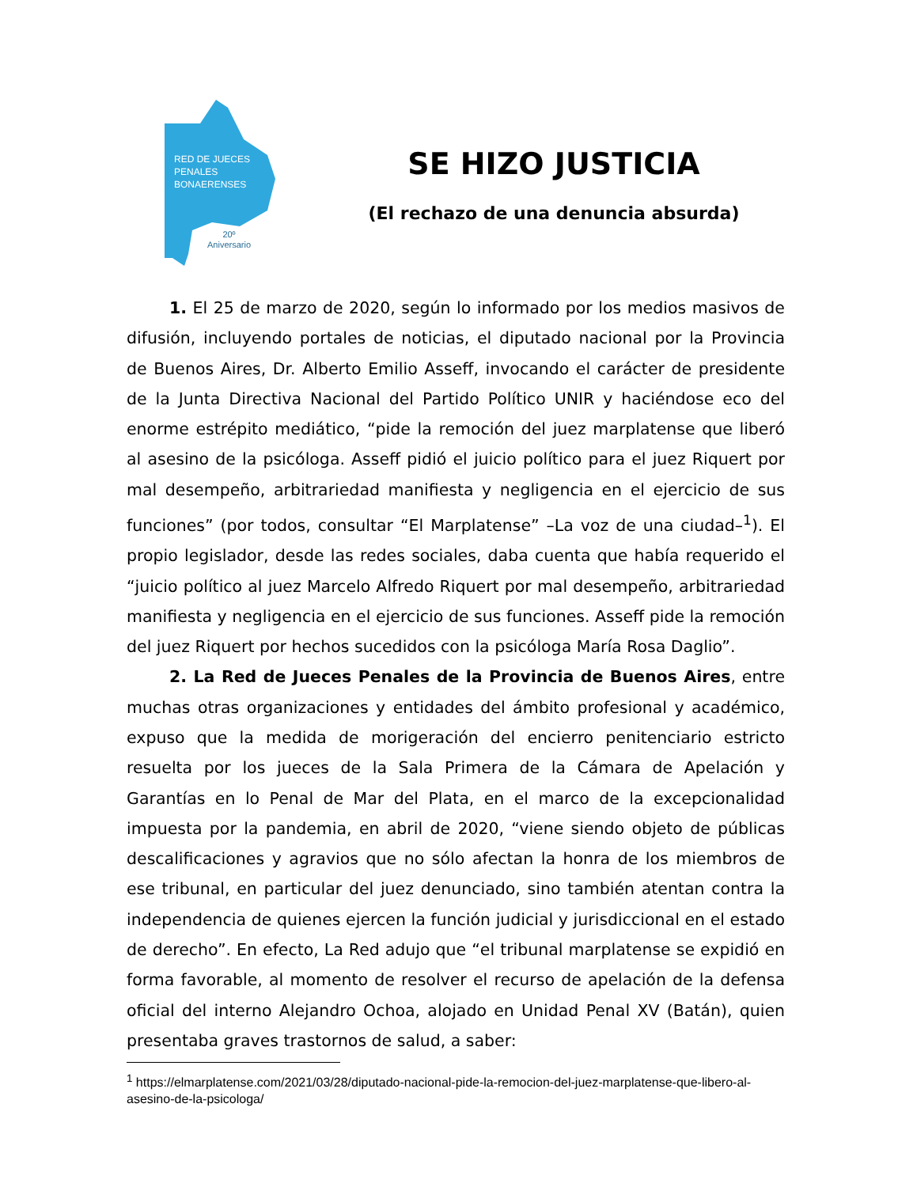RED DE JUECES
PENALES
BONAERENSES
20º
Aniversario
SE HIZO JUSTICIA
(El rechazo de una denuncia absurda)
1. El 25 de marzo de 2020, según lo informado por los medios masivos de difusión, incluyendo portales de noticias, el diputado nacional por la Provincia de Buenos Aires, Dr. Alberto Emilio Asseff, invocando el carácter de presidente de la Junta Directiva Nacional del Partido Político UNIR y haciéndose eco del enorme estrépito mediático, “pide la remoción del juez marplatense que liberó al asesino de la psicóloga. Asseff pidió el juicio político para el juez Riquert por mal desempeño, arbitrariedad manifiesta y negligencia en el ejercicio de sus funciones” (por todos, consultar “El Marplatense” –La voz de una ciudad–<sup>1</sup>). El propio legislador, desde las redes sociales, daba cuenta que había requerido el “juicio político al juez Marcelo Alfredo Riquert por mal desempeño, arbitrariedad manifiesta y negligencia en el ejercicio de sus funciones. Asseff pide la remoción del juez Riquert por hechos sucedidos con la psicóloga María Rosa Daglio”.
2. La Red de Jueces Penales de la Provincia de Buenos Aires, entre muchas otras organizaciones y entidades del ámbito profesional y académico, expuso que la medida de morigeración del encierro penitenciario estricto resuelta por los jueces de la Sala Primera de la Cámara de Apelación y Garantías en lo Penal de Mar del Plata, en el marco de la excepcionalidad impuesta por la pandemia, en abril de 2020, “viene siendo objeto de públicas descalificaciones y agravios que no sólo afectan la honra de los miembros de ese tribunal, en particular del juez denunciado, sino también atentan contra la independencia de quienes ejercen la función judicial y jurisdiccional en el estado de derecho”. En efecto, La Red adujo que “el tribunal marplatense se expidió en forma favorable, al momento de resolver el recurso de apelación de la defensa oficial del interno Alejandro Ochoa, alojado en Unidad Penal XV (Batán), quien presentaba graves trastornos de salud, a saber:
<sup>1</sup> https://elmarplatense.com/2021/03/28/diputado-nacional-pide-la-remocion-del-juez-marplatense-que-libero-al-asesino-de-la-psicologa/